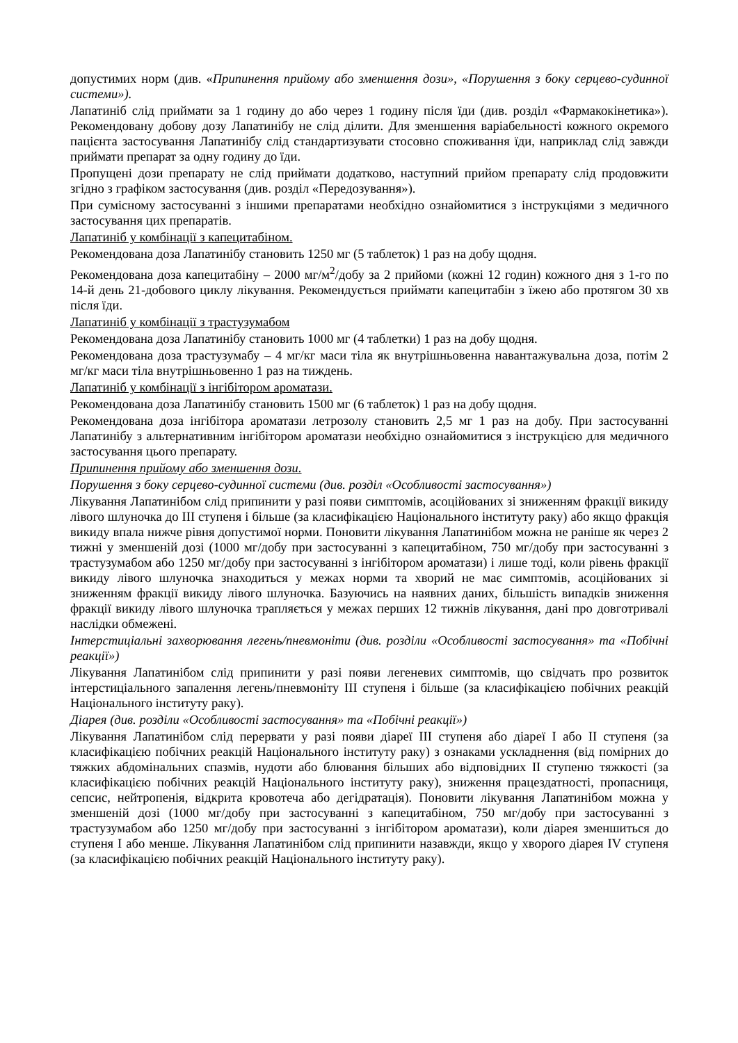допустимих норм (див. «Припинення прийому або зменшення дози», «Порушення з боку серцево-судинної системи»).
Лапатиніб слід приймати за 1 годину до або через 1 годину після їди (див. розділ «Фармакокінетика»). Рекомендовану добову дозу Лапатинібу не слід ділити. Для зменшення варіабельності кожного окремого пацієнта застосування Лапатинібу слід стандартизувати стосовно споживання їди, наприклад слід завжди приймати препарат за одну годину до їди.
Пропущені дози препарату не слід приймати додатково, наступний прийом препарату слід продовжити згідно з графіком застосування (див. розділ «Передозування»).
При сумісному застосуванні з іншими препаратами необхідно ознайомитися з інструкціями з медичного застосування цих препаратів.
Лапатиніб у комбінації з капецитабіном.
Рекомендована доза Лапатинібу становить 1250 мг (5 таблеток) 1 раз на добу щодня.
Рекомендована доза капецитабіну – 2000 мг/м<sup>2</sup>/добу за 2 прийоми (кожні 12 годин) кожного дня з 1-го по 14-й день 21-добового циклу лікування. Рекомендується приймати капецитабін з їжею або протягом 30 хв після їди.
Лапатиніб у комбінації з трастузумабом
Рекомендована доза Лапатинібу становить 1000 мг (4 таблетки) 1 раз на добу щодня.
Рекомендована доза трастузумабу – 4 мг/кг маси тіла як внутрішньовенна навантажувальна доза, потім 2 мг/кг маси тіла внутрішньовенно 1 раз на тиждень.
Лапатиніб у комбінації з інгібітором ароматази.
Рекомендована доза Лапатинібу становить 1500 мг (6 таблеток) 1 раз на добу щодня.
Рекомендована доза інгібітора ароматази летрозолу становить 2,5 мг 1 раз на добу. При застосуванні Лапатинібу з альтернативним інгібітором ароматази необхідно ознайомитися з інструкцією для медичного застосування цього препарату.
Припинення прийому або зменшення дози.
Порушення з боку серцево-судинної системи (див. розділ «Особливості застосування»)
Лікування Лапатинібом слід припинити у разі появи симптомів, асоційованих зі зниженням фракції викиду лівого шлуночка до ІІІ ступеня і більше (за класифікацією Національного інституту раку) або якщо фракція викиду впала нижче рівня допустимої норми. Поновити лікування Лапатинібом можна не раніше як через 2 тижні у зменшеній дозі (1000 мг/добу при застосуванні з капецитабіном, 750 мг/добу при застосуванні з трастузумабом або 1250 мг/добу при застосуванні з інгібітором ароматази) і лише тоді, коли рівень фракції викиду лівого шлуночка знаходиться у межах норми та хворий не має симптомів, асоційованих зі зниженням фракції викиду лівого шлуночка. Базуючись на наявних даних, більшість випадків зниження фракції викиду лівого шлуночка трапляється у межах перших 12 тижнів лікування, дані про довготривалі наслідки обмежені.
Інтерстиціальні захворювання легень/пневмоніти (див. розділи «Особливості застосування» та «Побічні реакції»)
Лікування Лапатинібом слід припинити у разі появи легеневих симптомів, що свідчать про розвиток інтерстиціального запалення легень/пневмоніту ІІІ ступеня і більше (за класифікацією побічних реакцій Національного інституту раку).
Діарея (див. розділи «Особливості застосування» та «Побічні реакції»)
Лікування Лапатинібом слід перервати у разі появи діареї ІІІ ступеня або діареї І або ІІ ступеня (за класифікацією побічних реакцій Національного інституту раку) з ознаками ускладнення (від помірних до тяжких абдомінальних спазмів, нудоти або блювання більших або відповідних ІІ ступеню тяжкості (за класифікацією побічних реакцій Національного інституту раку), зниження працездатності, пропасниця, сепсис, нейтропенія, відкрита кровотеча або дегідратація). Поновити лікування Лапатинібом можна у зменшеній дозі (1000 мг/добу при застосуванні з капецитабіном, 750 мг/добу при застосуванні з трастузумабом або 1250 мг/добу при застосуванні з інгібітором ароматази), коли діарея зменшиться до ступеня І або менше. Лікування Лапатинібом слід припинити назавжди, якщо у хворого діарея IV ступеня (за класифікацією побічних реакцій Національного інституту раку).